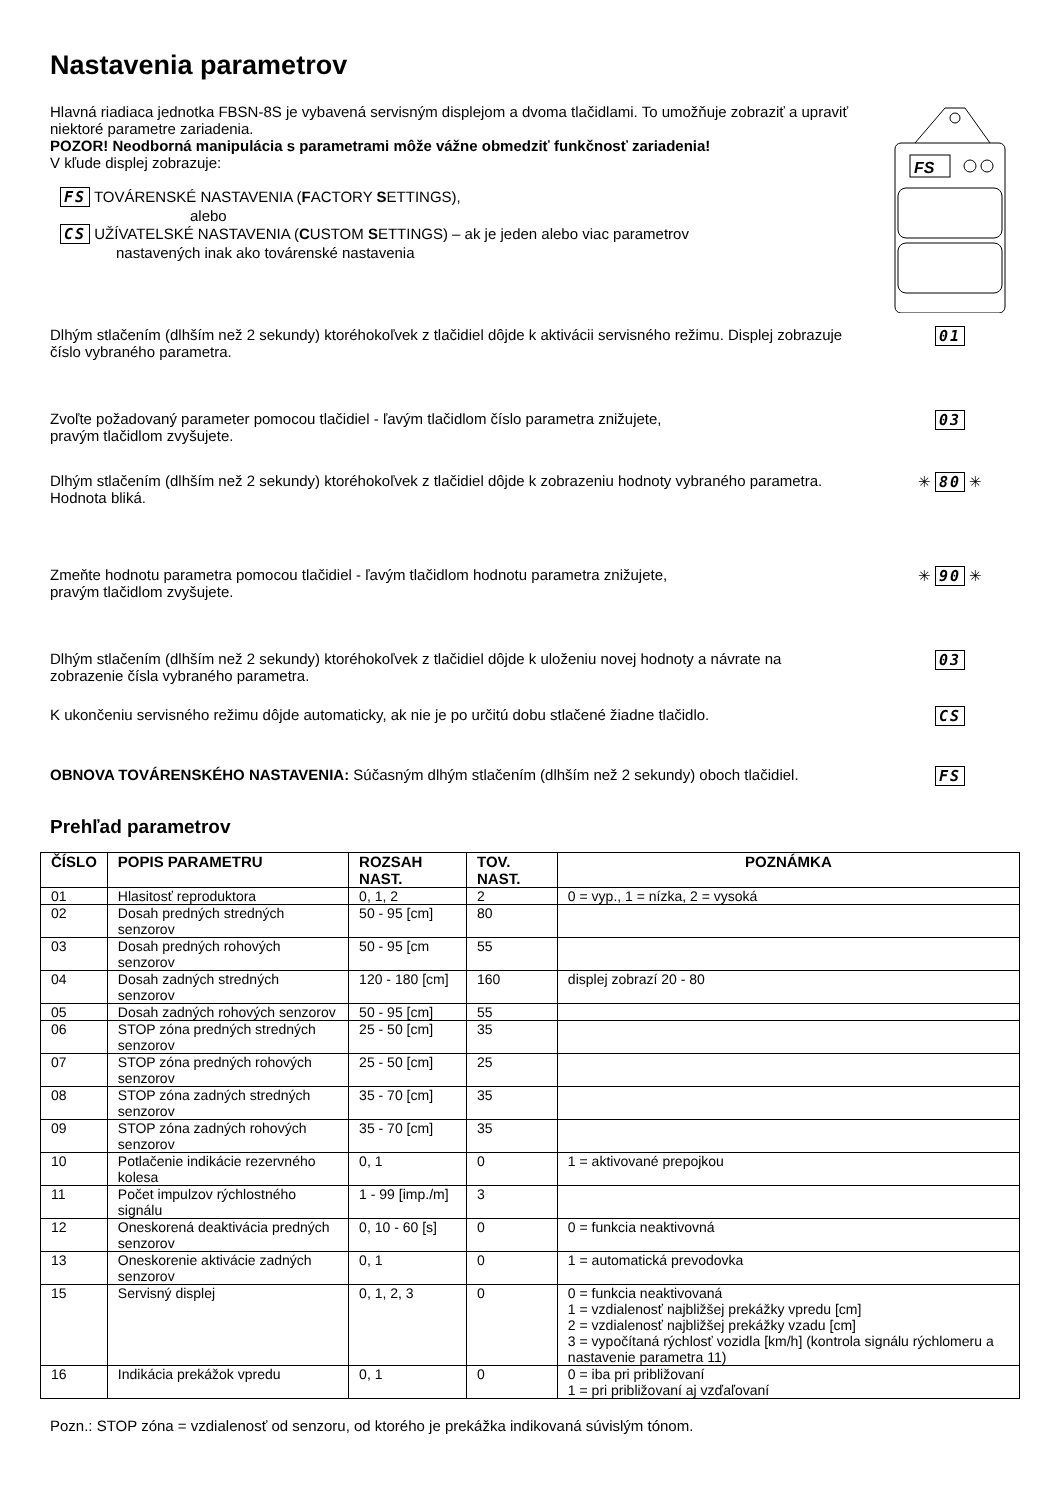Nastavenia parametrov
Hlavná riadiaca jednotka FBSN-8S je vybavená servisným displejom a dvoma tlačidlami. To umožňuje zobraziť a upraviť niektoré parametre zariadenia.
POZOR! Neodborná manipulácia s parametrami môže vážne obmedziť funkčnosť zariadenia!
V kľude displej zobrazuje:
FS TOVÁRENSKÉ NASTAVENIA (FACTORY SETTINGS),
alebo
CS UŽÍVATELSKÉ NASTAVENIA (CUSTOM SETTINGS) – ak je jeden alebo viac parametrov
nastavených inak ako továrenské nastavenia
FS
Dlhým stlačením (dlhším než 2 sekundy) ktoréhokoľvek z tlačidiel dôjde k aktivácii servisného režimu. Displej zobrazuje číslo vybraného parametra.
01
Zvoľte požadovaný parameter pomocou tlačidiel - ľavým tlačidlom číslo parametra znižujete,
pravým tlačidlom zvyšujete.
03
Dlhým stlačením (dlhším než 2 sekundy) ktoréhokoľvek z tlačidiel dôjde k zobrazeniu hodnoty vybraného parametra. Hodnota bliká.
✳ 80 ✳
Zmeňte hodnotu parametra pomocou tlačidiel - ľavým tlačidlom hodnotu parametra znižujete,
pravým tlačidlom zvyšujete.
✳ 90 ✳
Dlhým stlačením (dlhším než 2 sekundy) ktoréhokoľvek z tlačidiel dôjde k uloženiu novej hodnoty a návrate na zobrazenie čísla vybraného parametra.
03
K ukončeniu servisného režimu dôjde automaticky, ak nie je po určitú dobu stlačené žiadne tlačidlo.
CS
OBNOVA TOVÁRENSKÉHO NASTAVENIA: Súčasným dlhým stlačením (dlhším než 2 sekundy) oboch tlačidiel.
FS
Prehľad parametrov
| ČÍSLO | POPIS PARAMETRU | ROZSAH NAST. | TOV. NAST. | POZNÁMKA |
| --- | --- | --- | --- | --- |
| 01 | Hlasitosť reproduktora | 0, 1, 2 | 2 | 0 = vyp., 1 = nízka, 2 = vysoká |
| 02 | Dosah predných stredných senzorov | 50 - 95 [cm] | 80 | |
| 03 | Dosah predných rohových senzorov | 50 - 95 [cm | 55 | |
| 04 | Dosah zadných stredných senzorov | 120 - 180 [cm] | 160 | displej zobrazí 20 - 80 |
| 05 | Dosah zadných rohových senzorov | 50 - 95 [cm] | 55 | |
| 06 | STOP zóna predných stredných senzorov | 25 - 50 [cm] | 35 | |
| 07 | STOP zóna predných rohových senzorov | 25 - 50 [cm] | 25 | |
| 08 | STOP zóna zadných stredných senzorov | 35 - 70 [cm] | 35 | |
| 09 | STOP zóna zadných rohových senzorov | 35 - 70 [cm] | 35 | |
| 10 | Potlačenie indikácie rezervného kolesa | 0, 1 | 0 | 1 = aktivované prepojkou |
| 11 | Počet impulzov rýchlostného signálu | 1 - 99 [imp./m] | 3 | |
| 12 | Oneskorená deaktivácia predných senzorov | 0, 10 - 60 [s] | 0 | 0 = funkcia neaktivovná |
| 13 | Oneskorenie aktivácie zadných senzorov | 0, 1 | 0 | 1 = automatická prevodovka |
| 15 | Servisný displej | 0, 1, 2, 3 | 0 | 0 = funkcia neaktivovaná 1 = vzdialenosť najbližšej prekážky vpredu [cm] 2 = vzdialenosť najbližšej prekážky vzadu [cm] 3 = vypočítaná rýchlosť vozidla [km/h] (kontrola signálu rýchlomeru a nastavenie parametra 11) |
| 16 | Indikácia prekážok vpredu | 0, 1 | 0 | 0 = iba pri približovaní 1 = pri približovaní aj vzďaľovaní |
Pozn.: STOP zóna = vzdialenosť od senzoru, od ktorého je prekážka indikovaná súvislým tónom.